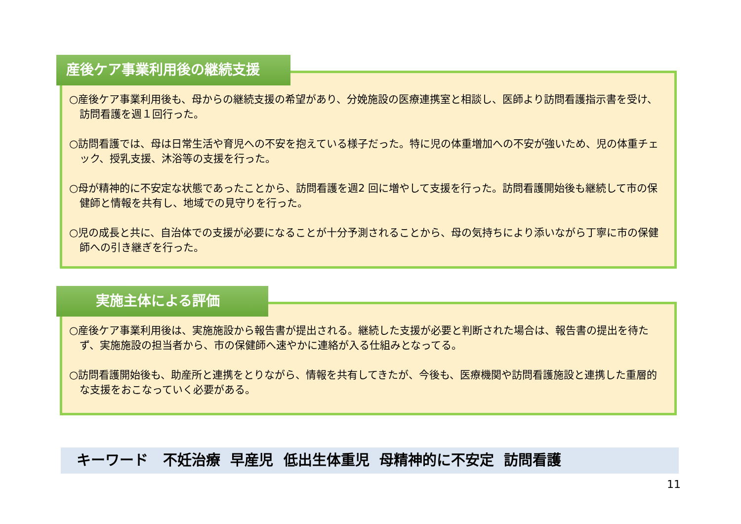○産後ケア事業利用後も、母からの継続支援の希望があり、分娩施設の医療連携室と相談し、医師より訪問看護指示書を受け、訪問看護を週１回行った。
○訪問看護では、母は日常生活や育児への不安を抱えている様子だった。特に児の体重増加への不安が強いため、児の体重チェック、授乳支援、沐浴等の支援を行った。
○母が精神的に不安定な状態であったことから、訪問看護を週2 回に増やして支援を行った。訪問看護開始後も継続して市の保健師と情報を共有し、地域での見守りを行った。
○児の成長と共に、自治体での支援が必要になることが十分予測されることから、母の気持ちにより添いながら丁寧に市の保健師への引き継ぎを行った。
産後ケア事業利用後の継続支援
○産後ケア事業利用後は、実施施設から報告書が提出される。継続した支援が必要と判断された場合は、報告書の提出を待たず、実施施設の担当者から、市の保健師へ速やかに連絡が入る仕組みとなってる。
○訪問看護開始後も、助産所と連携をとりながら、情報を共有してきたが、今後も、医療機関や訪問看護施設と連携した重層的な支援をおこなっていく必要がある。
実施主体による評価
キーワード 不妊治療 早産児 低出生体重児 母精神的に不安定 訪問看護
11